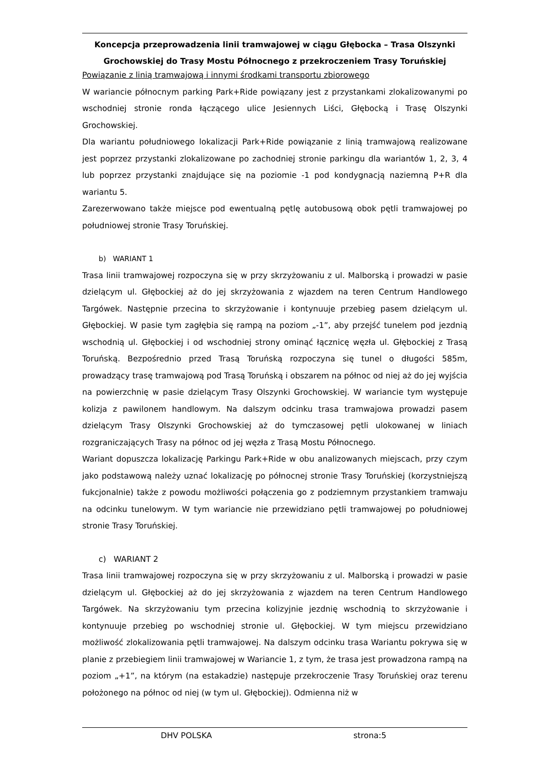Koncepcja przeprowadzenia linii tramwajowej w ciągu Głębocka – Trasa Olszynki Grochowskiej do Trasy Mostu Północnego z przekroczeniem Trasy Toruńskiej
Powiązanie z linią tramwajową i innymi środkami transportu zbiorowego
W wariancie północnym parking Park+Ride powiązany jest z przystankami zlokalizowanymi po wschodniej stronie ronda łączącego ulice Jesiennych Liści, Głębocką i Trasę Olszynki Grochowskiej.
Dla wariantu południowego lokalizacji Park+Ride powiązanie z linią tramwajową realizowane jest poprzez przystanki zlokalizowane po zachodniej stronie parkingu dla wariantów 1, 2, 3, 4 lub poprzez przystanki znajdujące się na poziomie -1 pod kondygnacją naziemną P+R dla wariantu 5.
Zarezerwowano także miejsce pod ewentualną pętlę autobusową obok pętli tramwajowej po południowej stronie Trasy Toruńskiej.
b) WARIANT 1
Trasa linii tramwajowej rozpoczyna się w przy skrzyżowaniu z ul. Malborską i prowadzi w pasie dzielącym ul. Głębockiej aż do jej skrzyżowania z wjazdem na teren Centrum Handlowego Targówek. Następnie przecina to skrzyżowanie i kontynuuje przebieg pasem dzielącym ul. Głębockiej. W pasie tym zagłębia się rampą na poziom „-1”, aby przejść tunelem pod jezdnią wschodnią ul. Głębockiej i od wschodniej strony ominąć łącznicę węzła ul. Głębockiej z Trasą Toruńską. Bezpośrednio przed Trasą Toruńską rozpoczyna się tunel o długości 585m, prowadzący trasę tramwajową pod Trasą Toruńską i obszarem na północ od niej aż do jej wyjścia na powierzchnię w pasie dzielącym Trasy Olszynki Grochowskiej. W wariancie tym występuje kolizja z pawilonem handlowym. Na dalszym odcinku trasa tramwajowa prowadzi pasem dzielącym Trasy Olszynki Grochowskiej aż do tymczasowej pętli ulokowanej w liniach rozgraniczających Trasy na północ od jej węzła z Trasą Mostu Północnego.
Wariant dopuszcza lokalizację Parkingu Park+Ride w obu analizowanych miejscach, przy czym jako podstawową należy uznać lokalizację po północnej stronie Trasy Toruńskiej (korzystniejszą fukcjonalnie) także z powodu możliwości połączenia go z podziemnym przystankiem tramwaju na odcinku tunelowym. W tym wariancie nie przewidziano pętli tramwajowej po południowej stronie Trasy Toruńskiej.
c) WARIANT 2
Trasa linii tramwajowej rozpoczyna się w przy skrzyżowaniu z ul. Malborską i prowadzi w pasie dzielącym ul. Głębockiej aż do jej skrzyżowania z wjazdem na teren Centrum Handlowego Targówek. Na skrzyżowaniu tym przecina kolizyjnie jezdnię wschodnią to skrzyżowanie i kontynuuje przebieg po wschodniej stronie ul. Głębockiej. W tym miejscu przewidziano możliwość zlokalizowania pętli tramwajowej. Na dalszym odcinku trasa Wariantu pokrywa się w planie z przebiegiem linii tramwajowej w Wariancie 1, z tym, że trasa jest prowadzona rampą na poziom „+1”, na którym (na estakadzie) następuje przekroczenie Trasy Toruńskiej oraz terenu położonego na północ od niej (w tym ul. Głębockiej). Odmienna niż w
DHV POLSKA strona:5